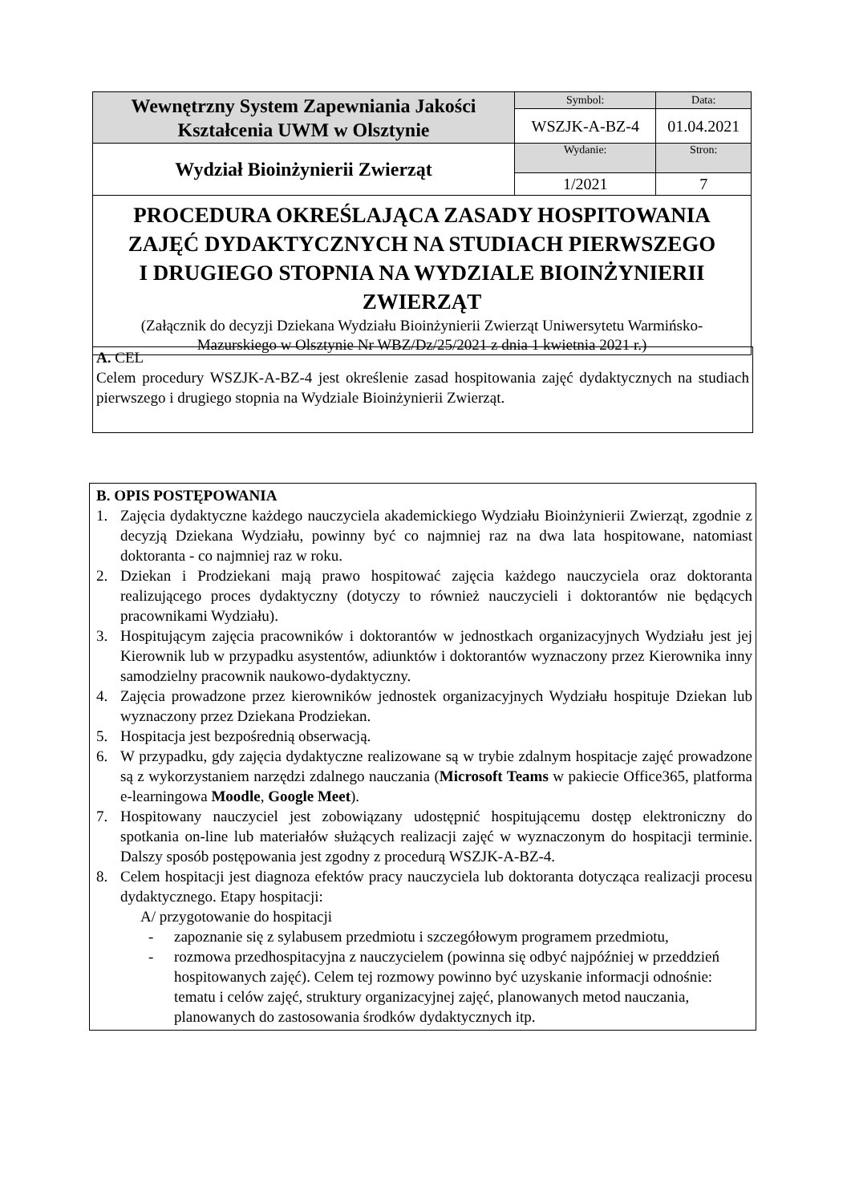| Wewnętrzny System Zapewniania Jakości Kształcenia UWM w Olsztynie | Symbol: | Data: |
| | WSZJK-A-BZ-4 | 01.04.2021 |
| Wydział Bioinżynierii Zwierząt | Wydanie: | Stron: |
| | 1/2021 | 7 |
| PROCEDURA OKREŚLAJĄCA ZASADY HOSPITOWANIA ZAJĘĆ DYDAKTYCZNYCH NA STUDIACH PIERWSZEGO I DRUGIEGO STOPNIA NA WYDZIALE BIOINŻYNIERII ZWIERZĄT (Załącznik do decyzji Dziekana Wydziału Bioinżynierii Zwierząt Uniwersytetu Warmińsko- Mazurskiego w Olsztynie Nr WBZ/Dz/25/2021 z dnia 1 kwietnia 2021 r.) | | |
A. CEL
Celem procedury WSZJK-A-BZ-4 jest określenie zasad hospitowania zajęć dydaktycznych na studiach pierwszego i drugiego stopnia na Wydziale Bioinżynierii Zwierząt.
B. OPIS POSTĘPOWANIA
1. Zajęcia dydaktyczne każdego nauczyciela akademickiego Wydziału Bioinżynierii Zwierząt, zgodnie z decyzją Dziekana Wydziału, powinny być co najmniej raz na dwa lata hospitowane, natomiast doktoranta - co najmniej raz w roku.
2. Dziekan i Prodziekani mają prawo hospitować zajęcia każdego nauczyciela oraz doktoranta realizującego proces dydaktyczny (dotyczy to również nauczycieli i doktorantów nie będących pracownikami Wydziału).
3. Hospitującym zajęcia pracowników i doktorantów w jednostkach organizacyjnych Wydziału jest jej Kierownik lub w przypadku asystentów, adiunktów i doktorantów wyznaczony przez Kierownika inny samodzielny pracownik naukowo-dydaktyczny.
4. Zajęcia prowadzone przez kierowników jednostek organizacyjnych Wydziału hospituje Dziekan lub wyznaczony przez Dziekana Prodziekan.
5. Hospitacja jest bezpośrednią obserwacją.
6. W przypadku, gdy zajęcia dydaktyczne realizowane są w trybie zdalnym hospitacje zajęć prowadzone są z wykorzystaniem narzędzi zdalnego nauczania (Microsoft Teams w pakiecie Office365, platforma e-learningowa Moodle, Google Meet).
7. Hospitowany nauczyciel jest zobowiązany udostępnić hospitującemu dostęp elektroniczny do spotkania on-line lub materiałów służących realizacji zajęć w wyznaczonym do hospitacji terminie. Dalszy sposób postępowania jest zgodny z procedurą WSZJK-A-BZ-4.
8. Celem hospitacji jest diagnoza efektów pracy nauczyciela lub doktoranta dotycząca realizacji procesu dydaktycznego. Etapy hospitacji:
A/ przygotowanie do hospitacji
- zapoznanie się z sylabusem przedmiotu i szczegółowym programem przedmiotu,
- rozmowa przedhospitacyjna z nauczycielem (powinna się odbyć najpóźniej w przeddzień hospitowanych zajęć). Celem tej rozmowy powinno być uzyskanie informacji odnośnie: tematu i celów zajęć, struktury organizacyjnej zajęć, planowanych metod nauczania, planowanych do zastosowania środków dydaktycznych itp.